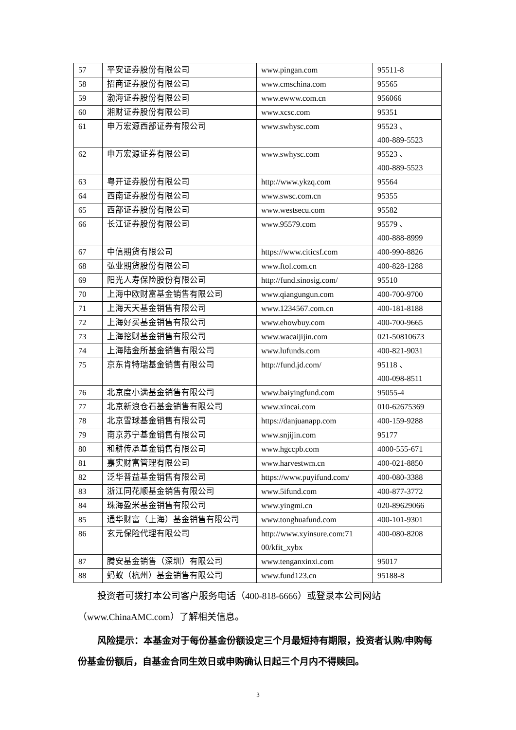| 57 | 平安证券股份有限公司 | www.pingan.com | 95511-8 |
| 58 | 招商证券股份有限公司 | www.cmschina.com | 95565 |
| 59 | 渤海证券股份有限公司 | www.ewww.com.cn | 956066 |
| 60 | 湘财证券股份有限公司 | www.xcsc.com | 95351 |
| 61 | 申万宏源西部证券有限公司 | www.swhysc.com | 95523 、 400-889-5523 |
| 62 | 申万宏源证券有限公司 | www.swhysc.com | 95523 、 400-889-5523 |
| 63 | 粤开证券股份有限公司 | http://www.ykzq.com | 95564 |
| 64 | 西南证券股份有限公司 | www.swsc.com.cn | 95355 |
| 65 | 西部证券股份有限公司 | www.westsecu.com | 95582 |
| 66 | 长江证券股份有限公司 | www.95579.com | 95579 、 400-888-8999 |
| 67 | 中信期货有限公司 | https://www.citicsf.com | 400-990-8826 |
| 68 | 弘业期货股份有限公司 | www.ftol.com.cn | 400-828-1288 |
| 69 | 阳光人寿保险股份有限公司 | http://fund.sinosig.com/ | 95510 |
| 70 | 上海中欧财富基金销售有限公司 | www.qiangungun.com | 400-700-9700 |
| 71 | 上海天天基金销售有限公司 | www.1234567.com.cn | 400-181-8188 |
| 72 | 上海好买基金销售有限公司 | www.ehowbuy.com | 400-700-9665 |
| 73 | 上海挖财基金销售有限公司 | www.wacaijijin.com | 021-50810673 |
| 74 | 上海陆金所基金销售有限公司 | www.lufunds.com | 400-821-9031 |
| 75 | 京东肯特瑞基金销售有限公司 | http://fund.jd.com/ | 95118 、 400-098-8511 |
| 76 | 北京度小满基金销售有限公司 | www.baiyingfund.com | 95055-4 |
| 77 | 北京新浪仓石基金销售有限公司 | www.xincai.com | 010-62675369 |
| 78 | 北京雪球基金销售有限公司 | https://danjuanapp.com | 400-159-9288 |
| 79 | 南京苏宁基金销售有限公司 | www.snjijin.com | 95177 |
| 80 | 和耕传承基金销售有限公司 | www.hgccpb.com | 4000-555-671 |
| 81 | 嘉实财富管理有限公司 | www.harvestwm.cn | 400-021-8850 |
| 82 | 泛华普益基金销售有限公司 | https://www.puyifund.com/ | 400-080-3388 |
| 83 | 浙江同花顺基金销售有限公司 | www.5ifund.com | 400-877-3772 |
| 84 | 珠海盈米基金销售有限公司 | www.yingmi.cn | 020-89629066 |
| 85 | 通华财富（上海）基金销售有限公司 | www.tonghuafund.com | 400-101-9301 |
| 86 | 玄元保险代理有限公司 | http://www.xyinsure.com:71 00/kfit_xybx | 400-080-8208 |
| 87 | 腾安基金销售（深圳）有限公司 | www.tenganxinxi.com | 95017 |
| 88 | 蚂蚁（杭州）基金销售有限公司 | www.fund123.cn | 95188-8 |
投资者可拨打本公司客户服务电话（400-818-6666）或登录本公司网站（www.ChinaAMC.com）了解相关信息。
风险提示：本基金对于每份基金份额设定三个月最短持有期限，投资者认购/申购每份基金份额后，自基金合同生效日或申购确认日起三个月内不得赎回。
3